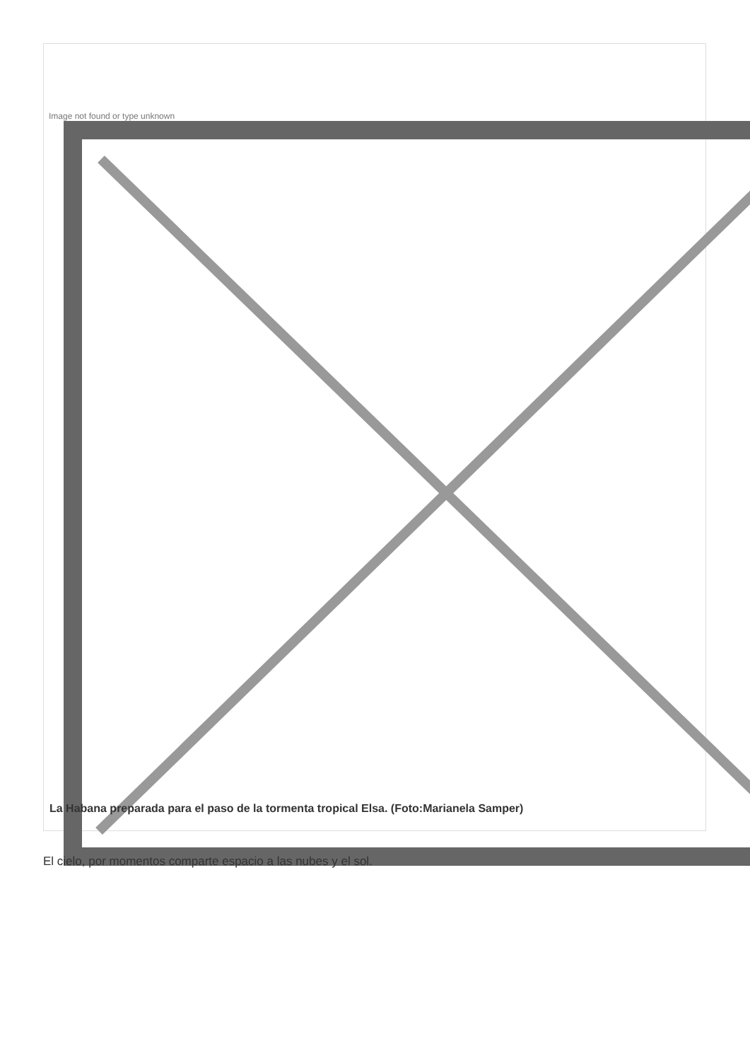Image not found or type unknown
La Habana preparada para el paso de la tormenta tropical Elsa. (Foto:Marianela Samper)
El cielo, por momentos comparte espacio a las nubes y el sol.